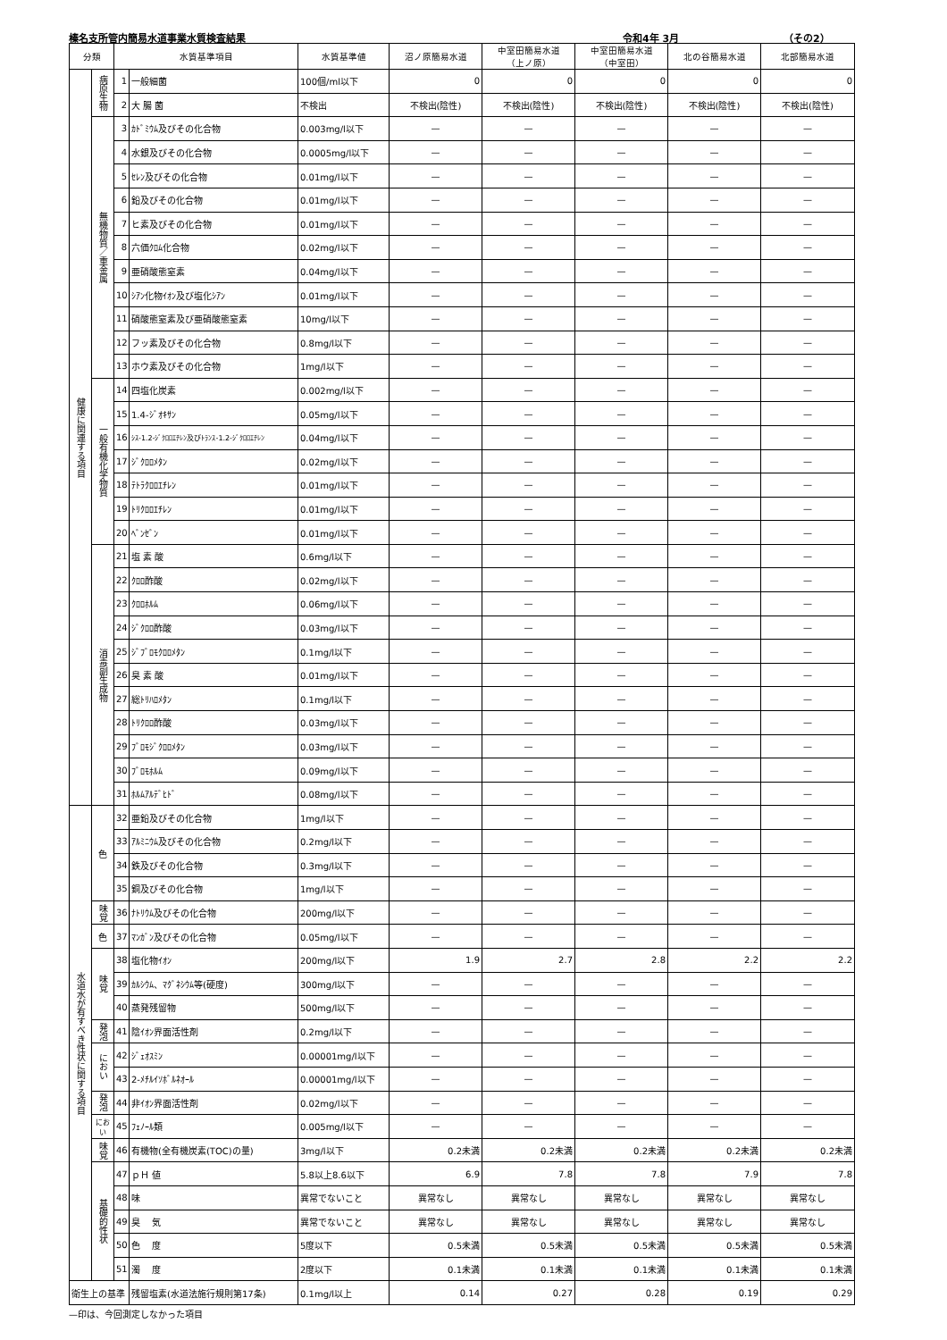榛名支所管内簡易水道事業水質検査結果 令和4年 3月 （その2）
| 分類 | | 水質基準項目 | | 水質基準値 | 沼ノ原簡易水道 | 中室田簡易水道 （上ノ原） | 中室田簡易水道 （中室田） | 北の谷簡易水道 | 北部簡易水道 |
| --- | --- | --- | --- | --- | --- | --- | --- | --- | --- |
| 健康に関連する項目 | 病原生物 | 1 | 一般細菌 | 100個/ml以下 | 0 | 0 | 0 | 0 | 0 |
| | | 2 | 大 腸 菌 | 不検出 | 不検出(陰性) | 不検出(陰性) | 不検出(陰性) | 不検出(陰性) | 不検出(陰性) |
| | 無機物質／重金属 | 3 | ｶﾄﾞﾐｳﾑ及びその化合物 | 0.003mg/l以下 | — | — | — | — | — |
| | | 4 | 水銀及びその化合物 | 0.0005mg/l以下 | — | — | — | — | — |
| | | 5 | ｾﾚﾝ及びその化合物 | 0.01mg/l以下 | — | — | — | — | — |
| | | 6 | 鉛及びその化合物 | 0.01mg/l以下 | — | — | — | — | — |
| | | 7 | ヒ素及びその化合物 | 0.01mg/l以下 | — | — | — | — | — |
| | | 8 | 六価ｸﾛﾑ化合物 | 0.02mg/l以下 | — | — | — | — | — |
| | | 9 | 亜硝酸態窒素 | 0.04mg/l以下 | — | — | — | — | — |
| | | 10 | ｼｱﾝ化物ｲｵﾝ及び塩化ｼｱﾝ | 0.01mg/l以下 | — | — | — | — | — |
| | | 11 | 硝酸態窒素及び亜硝酸態窒素 | 10mg/l以下 | — | — | — | — | — |
| | | 12 | フッ素及びその化合物 | 0.8mg/l以下 | — | — | — | — | — |
| | | 13 | ホウ素及びその化合物 | 1mg/l以下 | — | — | — | — | — |
| | 一般有機化学物質 | 14 | 四塩化炭素 | 0.002mg/l以下 | — | — | — | — | — |
| | | 15 | 1.4-ｼﾞｵｷｻﾝ | 0.05mg/l以下 | — | — | — | — | — |
| | | 16 | ｼｽ-1.2-ｼﾞｸﾛﾛｴﾁﾚﾝ及びﾄﾗﾝｽ-1.2-ｼﾞｸﾛﾛｴﾁﾚﾝ | 0.04mg/l以下 | — | — | — | — | — |
| | | 17 | ｼﾞｸﾛﾛﾒﾀﾝ | 0.02mg/l以下 | — | — | — | — | — |
| | | 18 | ﾃﾄﾗｸﾛﾛｴﾁﾚﾝ | 0.01mg/l以下 | — | — | — | — | — |
| | | 19 | ﾄﾘｸﾛﾛｴﾁﾚﾝ | 0.01mg/l以下 | — | — | — | — | — |
| | | 20 | ﾍﾞﾝｾﾞﾝ | 0.01mg/l以下 | — | — | — | — | — |
| | 消毒副生成物 | 21 | 塩 素 酸 | 0.6mg/l以下 | — | — | — | — | — |
| | | 22 | ｸﾛﾛ酢酸 | 0.02mg/l以下 | — | — | — | — | — |
| | | 23 | ｸﾛﾛﾎﾙﾑ | 0.06mg/l以下 | — | — | — | — | — |
| | | 24 | ｼﾞｸﾛﾛ酢酸 | 0.03mg/l以下 | — | — | — | — | — |
| | | 25 | ｼﾞﾌﾞﾛﾓｸﾛﾛﾒﾀﾝ | 0.1mg/l以下 | — | — | — | — | — |
| | | 26 | 臭 素 酸 | 0.01mg/l以下 | — | — | — | — | — |
| | | 27 | 総ﾄﾘﾊﾛﾒﾀﾝ | 0.1mg/l以下 | — | — | — | — | — |
| | | 28 | ﾄﾘｸﾛﾛ酢酸 | 0.03mg/l以下 | — | — | — | — | — |
| | | 29 | ﾌﾞﾛﾓｼﾞｸﾛﾛﾒﾀﾝ | 0.03mg/l以下 | — | — | — | — | — |
| | | 30 | ﾌﾞﾛﾓﾎﾙﾑ | 0.09mg/l以下 | — | — | — | — | — |
| | | 31 | ﾎﾙﾑｱﾙﾃﾞﾋﾄﾞ | 0.08mg/l以下 | — | — | — | — | — |
| 水道水が有すべき性状に関する項目 | 色 | 32 | 亜鉛及びその化合物 | 1mg/l以下 | — | — | — | — | — |
| | | 33 | ｱﾙﾐﾆｳﾑ及びその化合物 | 0.2mg/l以下 | — | — | — | — | — |
| | | 34 | 鉄及びその化合物 | 0.3mg/l以下 | — | — | — | — | — |
| | | 35 | 銅及びその化合物 | 1mg/l以下 | — | — | — | — | — |
| | 味覚 | 36 | ﾅﾄﾘｳﾑ及びその化合物 | 200mg/l以下 | — | — | — | — | — |
| | 色 | 37 | ﾏﾝｶﾞﾝ及びその化合物 | 0.05mg/l以下 | — | — | — | — | — |
| | 味覚 | 38 | 塩化物ｲｵﾝ | 200mg/l以下 | 1.9 | 2.7 | 2.8 | 2.2 | 2.2 |
| | | 39 | ｶﾙｼｳﾑ、ﾏｸﾞﾈｼｳﾑ等(硬度) | 300mg/l以下 | — | — | — | — | — |
| | | 40 | 蒸発残留物 | 500mg/l以下 | — | — | — | — | — |
| | 発泡 | 41 | 陰ｲｵﾝ界面活性剤 | 0.2mg/l以下 | — | — | — | — | — |
| | におい | 42 | ｼﾞｪｵｽﾐﾝ | 0.00001mg/l以下 | — | — | — | — | — |
| | | 43 | 2-ﾒﾁﾙｲｿﾎﾞﾙﾈｵｰﾙ | 0.00001mg/l以下 | — | — | — | — | — |
| | 発泡 | 44 | 非ｲｵﾝ界面活性剤 | 0.02mg/l以下 | — | — | — | — | — |
| | におい | 45 | ﾌｪﾉｰﾙ類 | 0.005mg/l以下 | — | — | — | — | — |
| | 味覚 | 46 | 有機物(全有機炭素(TOC)の量) | 3mg/l以下 | 0.2未満 | 0.2未満 | 0.2未満 | 0.2未満 | 0.2未満 |
| | 基礎的性状 | 47 | ｐＨ 値 | 5.8以上8.6以下 | 6.9 | 7.8 | 7.8 | 7.9 | 7.8 |
| | | 48 | 味 | 異常でないこと | 異常なし | 異常なし | 異常なし | 異常なし | 異常なし |
| | | 49 | 臭 気 | 異常でないこと | 異常なし | 異常なし | 異常なし | 異常なし | 異常なし |
| | | 50 | 色 度 | 5度以下 | 0.5未満 | 0.5未満 | 0.5未満 | 0.5未満 | 0.5未満 |
| | | 51 | 濁 度 | 2度以下 | 0.1未満 | 0.1未満 | 0.1未満 | 0.1未満 | 0.1未満 |
| 衛生上の基準 | | | 残留塩素(水道法施行規則第17条) | 0.1mg/l以上 | 0.14 | 0.27 | 0.28 | 0.19 | 0.29 |
—印は、今回測定しなかった項目